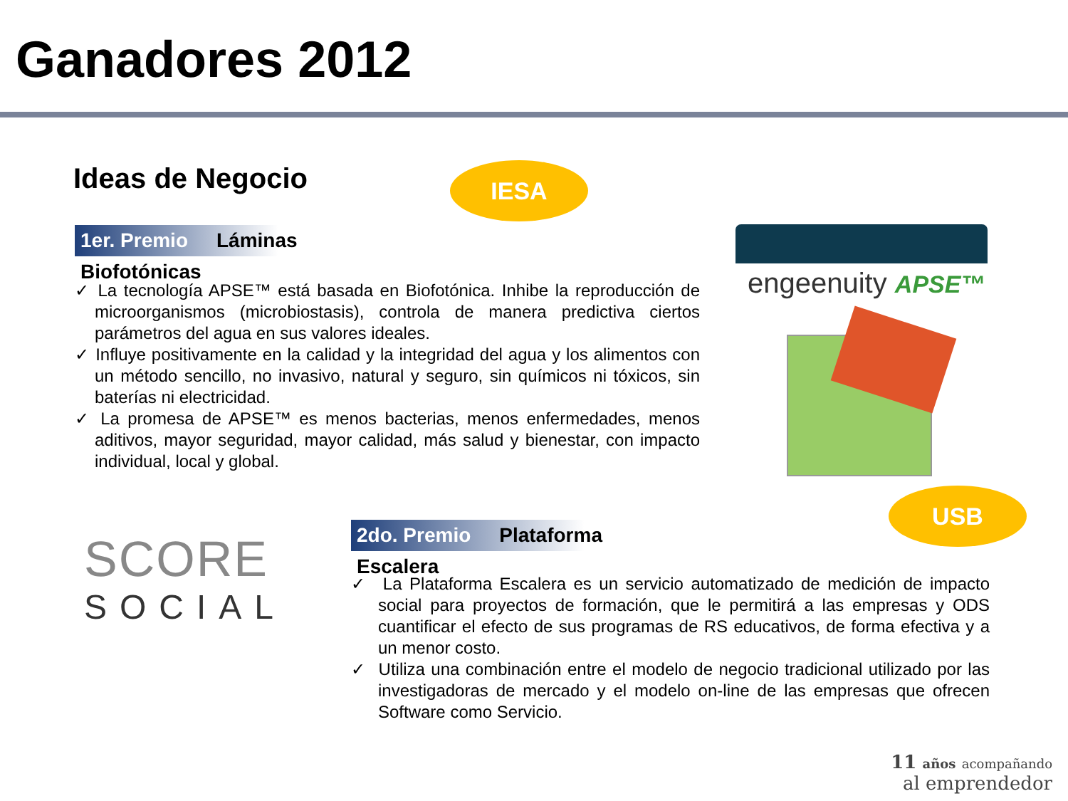Ganadores 2012
Ideas de Negocio IESA
1er. Premio Láminas Biofotónicas
✓ La tecnología APSE™ está basada en Biofotónica. Inhibe la reproducción de microorganismos (microbiostasis), controla de manera predictiva ciertos parámetros del agua en sus valores ideales.
✓ Influye positivamente en la calidad y la integridad del agua y los alimentos con un método sencillo, no invasivo, natural y seguro, sin químicos ni tóxicos, sin baterías ni electricidad.
✓ La promesa de APSE™ es menos bacterias, menos enfermedades, menos aditivos, mayor seguridad, mayor calidad, más salud y bienestar, con impacto individual, local y global.
engeenuity APSE™
USB
SCORE
SOCIAL
2do. Premio Plataforma Escalera
✓ La Plataforma Escalera es un servicio automatizado de medición de impacto social para proyectos de formación, que le permitirá a las empresas y ODS cuantificar el efecto de sus programas de RS educativos, de forma efectiva y a un menor costo.
✓ Utiliza una combinación entre el modelo de negocio tradicional utilizado por las investigadoras de mercado y el modelo on-line de las empresas que ofrecen Software como Servicio.
11 años acompañando
al emprendedor